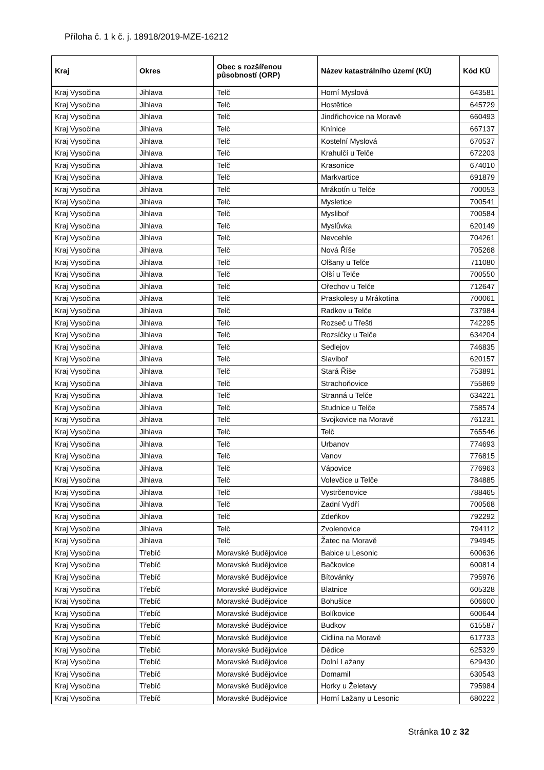Příloha č. 1 k č. j. 18918/2019-MZE-16212
| Kraj | Okres | Obec s rozšířenou působností (ORP) | Název katastrálního území (KÚ) | Kód KÚ |
| --- | --- | --- | --- | --- |
| Kraj Vysočina | Jihlava | Telč | Horní Myslová | 643581 |
| Kraj Vysočina | Jihlava | Telč | Hostětice | 645729 |
| Kraj Vysočina | Jihlava | Telč | Jindřichovice na Moravě | 660493 |
| Kraj Vysočina | Jihlava | Telč | Knínice | 667137 |
| Kraj Vysočina | Jihlava | Telč | Kostelní Myslová | 670537 |
| Kraj Vysočina | Jihlava | Telč | Krahulčí u Telče | 672203 |
| Kraj Vysočina | Jihlava | Telč | Krasonice | 674010 |
| Kraj Vysočina | Jihlava | Telč | Markvartice | 691879 |
| Kraj Vysočina | Jihlava | Telč | Mrákotín u Telče | 700053 |
| Kraj Vysočina | Jihlava | Telč | Mysletice | 700541 |
| Kraj Vysočina | Jihlava | Telč | Mysliboř | 700584 |
| Kraj Vysočina | Jihlava | Telč | Myslůvka | 620149 |
| Kraj Vysočina | Jihlava | Telč | Nevcehle | 704261 |
| Kraj Vysočina | Jihlava | Telč | Nová Říše | 705268 |
| Kraj Vysočina | Jihlava | Telč | Olšany u Telče | 711080 |
| Kraj Vysočina | Jihlava | Telč | Olší u Telče | 700550 |
| Kraj Vysočina | Jihlava | Telč | Ořechov u Telče | 712647 |
| Kraj Vysočina | Jihlava | Telč | Praskolesy u Mrákotína | 700061 |
| Kraj Vysočina | Jihlava | Telč | Radkov u Telče | 737984 |
| Kraj Vysočina | Jihlava | Telč | Rozseč u Třešti | 742295 |
| Kraj Vysočina | Jihlava | Telč | Rozsíčky u Telče | 634204 |
| Kraj Vysočina | Jihlava | Telč | Sedlejov | 746835 |
| Kraj Vysočina | Jihlava | Telč | Slaviboř | 620157 |
| Kraj Vysočina | Jihlava | Telč | Stará Říše | 753891 |
| Kraj Vysočina | Jihlava | Telč | Strachoňovice | 755869 |
| Kraj Vysočina | Jihlava | Telč | Stranná u Telče | 634221 |
| Kraj Vysočina | Jihlava | Telč | Studnice u Telče | 758574 |
| Kraj Vysočina | Jihlava | Telč | Svojkovice na Moravě | 761231 |
| Kraj Vysočina | Jihlava | Telč | Telč | 765546 |
| Kraj Vysočina | Jihlava | Telč | Urbanov | 774693 |
| Kraj Vysočina | Jihlava | Telč | Vanov | 776815 |
| Kraj Vysočina | Jihlava | Telč | Vápovice | 776963 |
| Kraj Vysočina | Jihlava | Telč | Volevčice u Telče | 784885 |
| Kraj Vysočina | Jihlava | Telč | Vystrčenovice | 788465 |
| Kraj Vysočina | Jihlava | Telč | Zadní Vydří | 700568 |
| Kraj Vysočina | Jihlava | Telč | Zdeňkov | 792292 |
| Kraj Vysočina | Jihlava | Telč | Zvolenovice | 794112 |
| Kraj Vysočina | Jihlava | Telč | Žatec na Moravě | 794945 |
| Kraj Vysočina | Třebíč | Moravské Budějovice | Babice u Lesonic | 600636 |
| Kraj Vysočina | Třebíč | Moravské Budějovice | Bačkovice | 600814 |
| Kraj Vysočina | Třebíč | Moravské Budějovice | Bítovánky | 795976 |
| Kraj Vysočina | Třebíč | Moravské Budějovice | Blatnice | 605328 |
| Kraj Vysočina | Třebíč | Moravské Budějovice | Bohušice | 606600 |
| Kraj Vysočina | Třebíč | Moravské Budějovice | Bolíkovice | 600644 |
| Kraj Vysočina | Třebíč | Moravské Budějovice | Budkov | 615587 |
| Kraj Vysočina | Třebíč | Moravské Budějovice | Cidlina na Moravě | 617733 |
| Kraj Vysočina | Třebíč | Moravské Budějovice | Dědice | 625329 |
| Kraj Vysočina | Třebíč | Moravské Budějovice | Dolní Lažany | 629430 |
| Kraj Vysočina | Třebíč | Moravské Budějovice | Domamil | 630543 |
| Kraj Vysočina | Třebíč | Moravské Budějovice | Horky u Želetavy | 795984 |
| Kraj Vysočina | Třebíč | Moravské Budějovice | Horní Lažany u Lesonic | 680222 |
Stránka 10 z 32